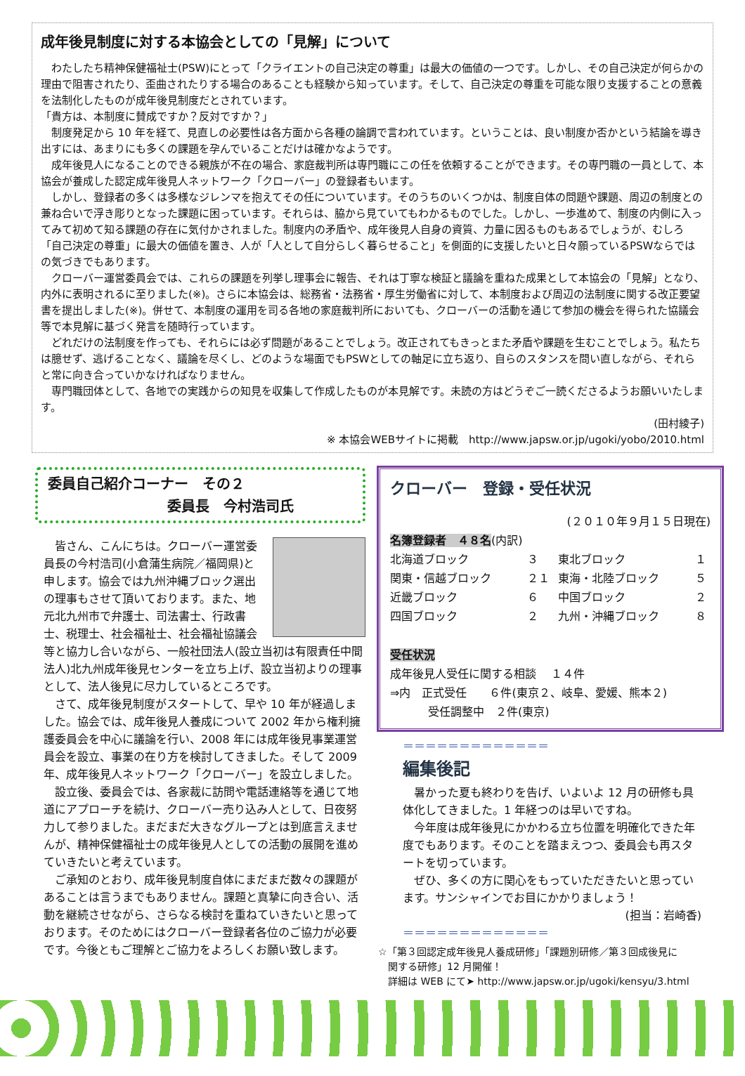成年後見制度に対する本協会としての「見解」について
わたしたち精神保健福祉士(PSW)にとって「クライエントの自己決定の尊重」は最大の価値の一つです。しかし、その自己決定が何らかの理由で阻害されたり、歪曲されたりする場合のあることも経験から知っています。そして、自己決定の尊重を可能な限り支援することの意義を法制化したものが成年後見制度だとされています。
「貴方は、本制度に賛成ですか？反対ですか？」
制度発足から 10 年を経て、見直しの必要性は各方面から各種の論調で言われています。ということは、良い制度か否かという結論を導き出すには、あまりにも多くの課題を孕んでいることだけは確かなようです。
成年後見人になることのできる親族が不在の場合、家庭裁判所は専門職にこの任を依頼することができます。その専門職の一員として、本協会が養成した認定成年後見人ネットワーク「クローバー」の登録者もいます。
しかし、登録者の多くは多様なジレンマを抱えてその任についています。そのうちのいくつかは、制度自体の問題や課題、周辺の制度との兼ね合いで浮き彫りとなった課題に困っています。それらは、脇から見ていてもわかるものでした。しかし、一歩進めて、制度の内側に入ってみて初めて知る課題の存在に気付かされました。制度内の矛盾や、成年後見人自身の資質、力量に因るものもあるでしょうが、むしろ「自己決定の尊重」に最大の価値を置き、人が「人として自分らしく暮らせること」を側面的に支援したいと日々願っているPSWならではの気づきでもあります。
クローバー運営委員会では、これらの課題を列挙し理事会に報告、それは丁寧な検証と議論を重ねた成果として本協会の「見解」となり、内外に表明されるに至りました(※)。さらに本協会は、総務省・法務省・厚生労働省に対して、本制度および周辺の法制度に関する改正要望書を提出しました(※)。併せて、本制度の運用を司る各地の家庭裁判所においても、クローバーの活動を通じて参加の機会を得られた協議会等で本見解に基づく発言を随時行っています。
どれだけの法制度を作っても、それらには必ず問題があることでしょう。改正されてもきっとまた矛盾や課題を生むことでしょう。私たちは臆せず、逃げることなく、議論を尽くし、どのような場面でもPSWとしての軸足に立ち返り、自らのスタンスを問い直しながら、それらと常に向き合っていかなければなりません。
専門職団体として、各地での実践からの知見を収集して作成したものが本見解です。未読の方はどうぞご一読くださるようお願いいたします。
(田村綾子)
※ 本協会WEBサイトに掲載　http://www.japsw.or.jp/ugoki/yobo/2010.html
委員自己紹介コーナー　その２
委員長　今村浩司氏
皆さん、こんにちは。クローバー運営委員長の今村浩司(小倉蒲生病院／福岡県)と申します。協会では九州沖縄ブロック選出の理事もさせて頂いております。また、地元北九州市で弁護士、司法書士、行政書士、税理士、社会福祉士、社会福祉協議会等と協力し合いながら、一般社団法人(設立当初は有限責任中間法人)北九州成年後見センターを立ち上げ、設立当初よりの理事として、法人後見に尽力しているところです。
さて、成年後見制度がスタートして、早や 10 年が経過しました。協会では、成年後見人養成について 2002 年から権利擁護委員会を中心に議論を行い、2008 年には成年後見事業運営員会を設立、事業の在り方を検討してきました。そして 2009 年、成年後見人ネットワーク「クローバー」を設立しました。
設立後、委員会では、各家裁に訪問や電話連絡等を通じて地道にアプローチを続け、クローバー売り込み人として、日夜努力して参りました。まだまだ大きなグループとは到底言えませんが、精神保健福祉士の成年後見人としての活動の展開を進めていきたいと考えています。
ご承知のとおり、成年後見制度自体にまだまだ数々の課題があることは言うまでもありません。課題と真摯に向き合い、活動を継続させながら、さらなる検討を重ねていきたいと思っております。そのためにはクローバー登録者各位のご協力が必要です。今後ともご理解とご協力をよろしくお願い致します。
クローバー　登録・受任状況
(２０１０年９月１５日現在)
名簿登録者　４８名(内訳)
| 北海道ブロック | ３ | 東北ブロック | １ |
| 関東・信越ブロック | ２１ | 東海・北陸ブロック | ５ |
| 近畿ブロック | ６ | 中国ブロック | ２ |
| 四国ブロック | ２ | 九州・沖縄ブロック | ８ |
受任状況
成年後見人受任に関する相談　 １４件
⇒内　正式受任　　６件(東京２、岐阜、愛媛、熊本２)
受任調整中　２件(東京)
＝＝＝＝＝＝＝＝＝＝＝＝＝
編集後記
暑かった夏も終わりを告げ、いよいよ 12 月の研修も具体化してきました。1 年経つのは早いですね。
今年度は成年後見にかかわる立ち位置を明確化できた年度でもあります。そのことを踏まえつつ、委員会も再スタートを切っています。
ぜひ、多くの方に関心をもっていただきたいと思っています。サンシャインでお目にかかりましょう！
(担当：岩崎香)
＝＝＝＝＝＝＝＝＝＝＝＝＝
☆「第３回認定成年後見人養成研修」「課題別研修／第３回成後見に
　関する研修」12 月開催！
　詳細は WEB にて➤ http://www.japsw.or.jp/ugoki/kensyu/3.html